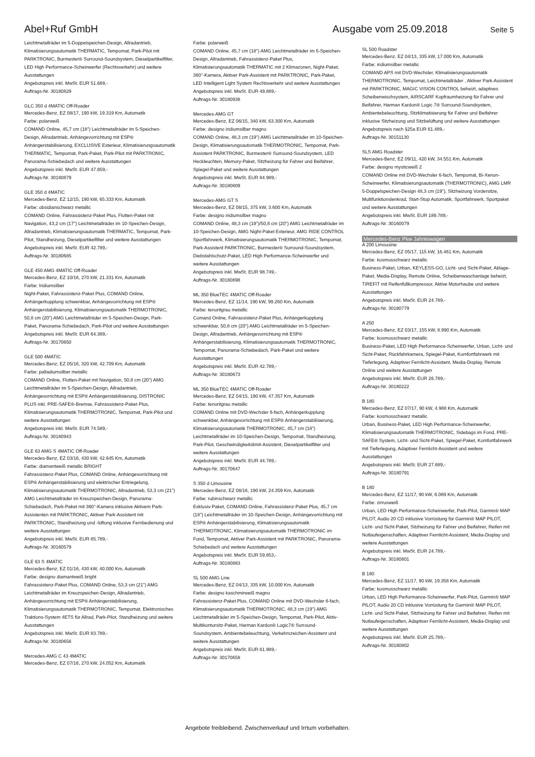Abel+Ruf GmbH Ausgabe vom 25.09.2018
Seite 5
Leichtmetallräder im 5-Doppelspeichen-Design, Allradantrieb, Klimatisierungsautomatik THERMATIC, Tempomat, Park-Pilot mit PARKTRONIC, Burmester® Surround-Soundsystem, Dieselpartikelfilter, LED High Performance-Scheinwerfer (Rechtsverkehr) und weitere Ausstattungen
Angebotspreis inkl. MwSt. EUR 51.689,-
Auftrags-Nr. 30180829
GLC 350 d 4MATIC Off-Roader
Mercedes-Benz, EZ 08/17, 190 kW, 19.319 Km, Automatik
Farbe: polarweiß
COMAND Online, 45,7 cm (18") Leichtmetallräder im 5-Speichen-Design, Allradantrieb, Anhängevorrichtung mit ESP® Anhängerstabilisierung, EXCLUSIVE Exterieur, Klimatisierungsautomatik THERMATIC, Tempomat, Park-Paket, Park-Pilot mit PARKTRONIC, Panorama-Schiebedach und weitere Ausstattungen
Angebotspreis inkl. MwSt. EUR 47.859,-
Auftrags-Nr. 30180879
GLE 350 d 4MATIC
Mercedes-Benz, EZ 12/15, 190 kW, 65.333 Km, Automatik
Farbe: obsidianschwarz metallic
COMAND Online, Fahrassistenz-Paket Plus, Flotten-Paket mit Navigation, 43,2 cm (17") Leichtmetallräder im 10-Speichen-Design, Allradantrieb, Klimatisierungsautomatik THERMATIC, Tempomat, Park-Pilot, Standheizung, Dieselpartikelfilter und weitere Ausstattungen
Angebotspreis inkl. MwSt. EUR 42.789,-
Auftrags-Nr. 30180685
GLE 450 AMG 4MATIC Off-Roader
Mercedes-Benz, EZ 10/16, 270 kW, 21.331 Km, Automatik
Farbe: Iridiumsilber
Night-Paket, Fahrassistenz-Paket Plus, COMAND Online, Anhängerkupplung schwenkbar, Anhängevorrichtung mit ESP® Anhängerstabilisierung, Klimatisierungsautomatik THERMOTRONIC, 50,8 cm (20") AMG Leichtmetallräder im 5-Speichen-Design, Park-Paket, Panorama-Schiebedach, Park-Pilot und weitere Ausstattungen
Angebotspreis inkl. MwSt. EUR 64.389,-
Auftrags-Nr. 30170650
GLE 500 4MATIC
Mercedes-Benz, EZ 05/16, 320 kW, 42.709 Km, Automatik
Farbe: palladiumsilber metallic
COMAND Online, Flotten-Paket mit Navigation, 50,8 cm (20") AMG Leichtmetallräder im 5-Speichen-Design, Allradantrieb, Anhängevorrichtung mit ESP® Anhängerstabilisierung, DISTRONIC PLUS inkl. PRE-SAFE®-Bremse, Fahrassistenz-Paket Plus, Klimatisierungsautomatik THERMOTRONIC, Tempomat, Park-Pilot und weitere Ausstattungen
Angebotspreis inkl. MwSt. EUR 74.589,-
Auftrags-Nr. 30180943
GLE 63 AMG S 4MATIC Off-Roader
Mercedes-Benz, EZ 03/16, 430 kW, 42.645 Km, Automatik
Farbe: diamantweiß metallic BRIGHT
Fahrassistenz-Paket Plus, COMAND Online, Anhängevorrichtung mit ESP® Anhängerstabilisierung und elektrischer Entriegelung, Klimatisierungsautomatik THERMOTRONIC, Allradantrieb, 53,3 cm (21") AMG Leichtmetallräder im Kreuzspeichen-Design, Panorama-Schiebedach, Park-Paket mit 360°-Kamera inklusive Aktivem Park-Assistenten mit PARKTRONIC, Aktiver Park-Assistent mit PARKTRONIC, Standheizung und -lüftung inklusive Fernbedienung und weitere Ausstattungen
Angebotspreis inkl. MwSt. EUR 85.789,-
Auftrags-Nr. 30160579
GLE 63 S 4MATIC
Mercedes-Benz, EZ 01/16, 430 kW, 40.000 Km, Automatik
Farbe: designo diamantweiß bright
Fahrassistenz-Paket Plus, COMAND Online, 53,3 cm (21") AMG Leichtmetallräder im Kreuzspeichen-Design, Allradantrieb, Anhängevorrichtung mit ESP® Anhängerstabilisierung, Klimatisierungsautomatik THERMOTRONIC, Tempomat, Elektronisches Traktions-System 4ETS für Allrad, Park-Pilot, Standheizung und weitere Ausstattungen
Angebotspreis inkl. MwSt. EUR 83.789,-
Auftrags-Nr. 30180656
Mercedes-AMG C 43 4MATIC
Mercedes-Benz, EZ 07/16, 270 kW, 24.052 Km, Automatik
Farbe: polarweiß
COMAND Online, 45,7 cm (18") AMG Leichtmetallräder im 5-Speichen-Design, Allradantrieb, Fahrassistenz-Paket Plus, Klimatisierungsautomatik THERMATIC mit 2 Klimazonen, Night-Paket, 360°-Kamera, Aktiver Park-Assistent mit PARKTRONIC, Park-Paket, LED Intelligent Light System Rechtsverkehr und weitere Ausstattungen
Angebotspreis inkl. MwSt. EUR 49.889,-
Auftrags-Nr. 30180938
Mercedes-AMG GT
Mercedes-Benz, EZ 06/15, 340 kW, 63.300 Km, Automatik
Farbe: designo iridiumsilber magno
COMAND Online, 48,3 cm (19") AMG Leichtmetallräder im 10-Speichen-Design, Klimatisierungsautomatik THERMOTRONIC, Tempomat, Park-Assistent PARKTRONIC, Burmester® Surround-Soundsystem, LED Heckleuchten, Memory-Paket, Sitzheizung für Fahrer und Beifahrer, Spiegel-Paket und weitere Ausstattungen
Angebotspreis inkl. MwSt. EUR 84.989,-
Auftrags-Nr. 30180809
Mercedes-AMG GT S
Mercedes-Benz, EZ 08/15, 375 kW, 3.600 Km, Automatik
Farbe: designo iridiumsilber magno
COMAND Online, 48,3 cm (19")/50,8 cm (20") AMG Leichtmetallräder im 10-Speichen-Design, AMG Night-Paket Exterieur, AMG RIDE CONTROL Sportfahrwerk, Klimatisierungsautomatik THERMOTRONIC, Tempomat, Park-Assistent PARKTRONIC, Burmester® Surround-Soundsystem, Diebstahlschutz-Paket, LED High Performance-Scheinwerfer und weitere Ausstattungen
Angebotspreis inkl. MwSt. EUR 98.749,-
Auftrags-Nr. 30180898
ML 350 BlueTEC 4MATIC Off-Roader
Mercedes-Benz, EZ 11/14, 190 kW, 99.260 Km, Automatik
Farbe: tenoritgrau metallic
Comand Online, Fahrassistenz-Paket Plus, Anhängerkupplung schwenkbar, 50,8 cm (20") AMG Leichtmetallräder im 5-Speichen-Design, Allradantrieb, Anhängevorrichtung mit ESP® Anhängerstabilisierung, Klimatisierungsautomatik THERMOTRONIC, Tempomat, Panorama-Schiebedach, Park-Paket und weitere Ausstattungen
Angebotspreis inkl. MwSt. EUR 42.789,-
Auftrags-Nr. 30180673
ML 350 BlueTEC 4MATIC Off-Roader
Mercedes-Benz, EZ 04/15, 190 kW, 47.357 Km, Automatik
Farbe: tenoritgrau metallic
COMAND Online mit DVD-Wechsler 6-fach, Anhängerkupplung schwenkbar, Anhängevorrichtung mit ESP® Anhängerstabilisierung, Klimatisierungsautomatik THERMOTRONIC, 45,7 cm (18") Leichtmetallräder im 10-Speichen-Design, Tempomat, Standheizung, Park-Pilot, Geschwindigkeitslimit-Assistent, Dieselpartikelfilter und weitere Ausstattungen
Angebotspreis inkl. MwSt. EUR 44.789,-
Auftrags-Nr. 30170647
S 350 d Limousine
Mercedes-Benz, EZ 08/16, 190 kW, 24.359 Km, Automatik
Farbe: rubinschwarz metallic
Exklusiv-Paket, COMAND Online, Fahrassistenz-Paket Plus, 45,7 cm (18") Leichtmetallräder im 10-Speichen-Design, Anhängevorrichtung mit ESP® Anhängerstabilisierung, Klimatisierungsautomatik THERMOTRONIC, Klimatisierungsautomatik THERMOTRONIC im Fond, Tempomat, Aktiver Park-Assistent mit PARKTRONIC, Panorama-Schiebedach und weitere Ausstattungen
Angebotspreis inkl. MwSt. EUR 59.853,-
Auftrags-Nr. 30180883
SL 500 AMG Line
Mercedes-Benz, EZ 04/13, 335 kW, 10.000 Km, Automatik
Farbe: designo kaschmirweiß magno
Fahrassistenz-Paket Plus, COMAND Online mit DVD-Wechsler 6-fach, Klimatisierungsautomatik THERMOTRONIC, 48,3 cm (19") AMG Leichtmetallräder im 5-Speichen-Design, Tempomat, Park-Pilot, Aktiv-Multikontursitz-Paket, Harman Kardon® Logic7® Surround-Soundsystem, Ambientebeleuchtung, Verkehrszeichen-Assistent und weitere Ausstattungen
Angebotspreis inkl. MwSt. EUR 61.989,-
Auftrags-Nr. 30170658
SL 500 Roadster
Mercedes-Benz, EZ 04/13, 335 kW, 17.000 Km, Automatik
Farbe: iridiumsilber metallic
COMAND APS mit DVD-Wechsler, Klimatisierungsautomatik THERMOTRONIC, Tempomat, Leichtmetallräder , Aktiver Park-Assistent mit PARKTRONIC, MAGIC VISION CONTROL beheizt, adaptives Scheibenwischsystem, AIRSCARF Kopfraumheizung für Fahrer und Beifahrer, Harman Kardon® Logic 7® Surround-Soundsystem, Ambientebeleuchtung, Sitzklimatisierung für Fahrer und Beifahrer inklusive Sitzheizung und Sitzbelüftung und weitere Ausstattungen
Angebotspreis nach §25a EUR 61.489,-
Auftrags-Nr. 30151130
SLS AMG Roadster
Mercedes-Benz, EZ 09/11, 420 kW, 34.551 Km, Automatik
Farbe: designo mysticweiß 2
COMAND Online mit DVD-Wechsler 6-fach, Tempomat, Bi-Xenon-Scheinwerfer, Klimatisierungsautomatik (THERMOTRONIC), AMG LMR 5-Doppelspeichen-Design 48,3 cm (19"), Sitzheizung Vordersitze, Multifunktionslenkrad, Start-Stop Automatik, Sportfahrwerk, Sportpaket und weitere Ausstattungen
Angebotspreis inkl. MwSt. EUR 189.789,-
Auftrags-Nr. 30160079
Mercedes-Benz Pkw Jahreswagen
A 200 Limousine
Mercedes-Benz, EZ 05/17, 115 kW, 16.461 Km, Automatik
Farbe: kosmosschwarz metallic
Business-Paket, Urban, KEYLESS-GO, Licht- und Sicht-Paket, Ablage-Paket, Media-Display, Remote Online, Scheibenwaschanlage beheizt, TIREFIT mit Reifenfüllkompressor, Aktive Motorhaube und weitere Ausstattungen
Angebotspreis inkl. MwSt. EUR 24.789,-
Auftrags-Nr. 30180779
A 250
Mercedes-Benz, EZ 03/17, 155 kW, 8.990 Km, Automatik
Farbe: kosmosschwarz metallic
Business-Paket, LED High Performance-Scheinwerfer, Urban, Licht- und Sicht-Paket, Rückfahrkamera, Spiegel-Paket, Komfortfahrwerk mit Tieferlegung, Adaptiver Fernlicht-Assistent, Media-Display, Remote Online und weitere Ausstattungen
Angebotspreis inkl. MwSt. EUR 26.789,-
Auftrags-Nr. 30180222
B 180
Mercedes-Benz, EZ 07/17, 90 kW, 4.988 Km, Automatik
Farbe: kosmosschwarz metallic
Urban, Business-Paket, LED High Performance-Scheinwerfer, Klimatisierungsautomatik THERMOTRONIC, Sidebags im Fond, PRE-SAFE® System, Licht- und Sicht-Paket, Spiegel-Paket, Komfortfahrwerk mit Tieferlegung, Adaptiver Fernlicht-Assistent und weitere Ausstattungen
Angebotspreis inkl. MwSt. EUR 27.689,-
Auftrags-Nr. 30180791
B 180
Mercedes-Benz, EZ 11/17, 90 kW, 6.069 Km, Automatik
Farbe: zirrusweiß
Urban, LED High Performance-Scheinwerfer, Park-Pilot, Garmin® MAP PILOT, Audio 20 CD inklusive Vorrüstung für Garmin® MAP PILOT, Licht- und Sicht-Paket, Sitzheizung für Fahrer und Beifahrer, Reifen mit Notlaufeigenschaften, Adaptiver Fernlicht-Assistent, Media-Display und weitere Ausstattungen
Angebotspreis inkl. MwSt. EUR 24.789,-
Auftrags-Nr. 30180801
B 180
Mercedes-Benz, EZ 11/17, 90 kW, 19.358 Km, Automatik
Farbe: kosmosschwarz metallic
Urban, LED High Performance-Scheinwerfer, Park-Pilot, Garmin® MAP PILOT, Audio 20 CD inklusive Vorrüstung für Garmin® MAP PILOT, Licht- und Sicht-Paket, Sitzheizung für Fahrer und Beifahrer, Reifen mit Notlaufeigenschaften, Adaptiver Fernlicht-Assistent, Media-Display und weitere Ausstattungen
Angebotspreis inkl. MwSt. EUR 25.789,-
Auftrags-Nr. 30180802
Angebote freibleibend. Zwischenverkauf und Irrtum vorbehalten.